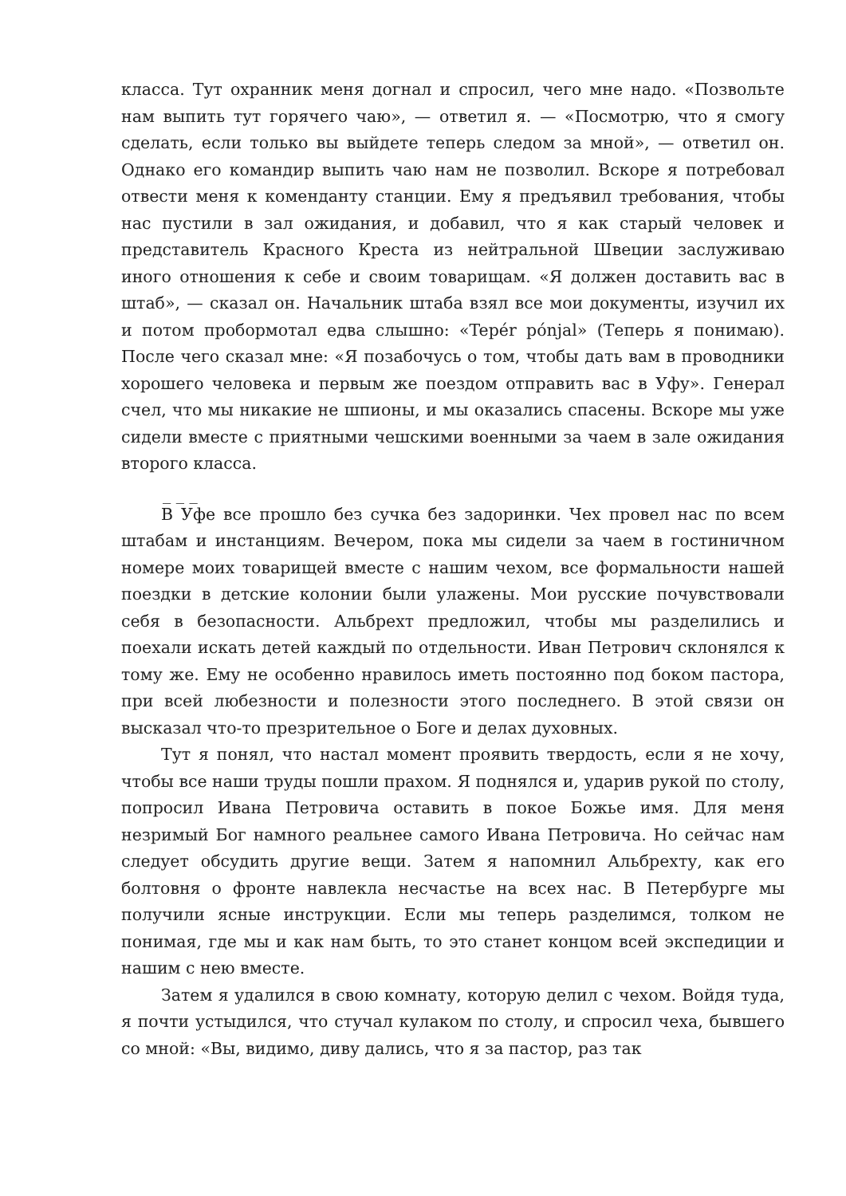класса. Тут охранник меня догнал и спросил, чего мне надо. «Позвольте нам выпить тут горячего чаю», — ответил я. — «Посмотрю, что я смогу сделать, если только вы выйдете теперь следом за мной», — ответил он. Однако его командир выпить чаю нам не позволил. Вскоре я потребовал отвести меня к коменданту станции. Ему я предъявил требования, чтобы нас пустили в зал ожидания, и добавил, что я как старый человек и представитель Красного Креста из нейтральной Швеции заслуживаю иного отношения к себе и своим товарищам. «Я должен доставить вас в штаб», — сказал он. Начальник штаба взял все мои документы, изучил их и потом пробормотал едва слышно: «Tepér pónjal» (Теперь я понимаю). После чего сказал мне: «Я позабочусь о том, чтобы дать вам в проводники хорошего человека и первым же поездом отправить вас в Уфу». Генерал счел, что мы никакие не шпионы, и мы оказались спасены. Вскоре мы уже сидели вместе с приятными чешскими военными за чаем в зале ожидания второго класса.
_ _ _
В Уфе все прошло без сучка без задоринки. Чех провел нас по всем штабам и инстанциям. Вечером, пока мы сидели за чаем в гостиничном номере моих товарищей вместе с нашим чехом, все формальности нашей поездки в детские колонии были улажены. Мои русские почувствовали себя в безопасности. Альбрехт предложил, чтобы мы разделились и поехали искать детей каждый по отдельности. Иван Петрович склонялся к тому же. Ему не особенно нравилось иметь постоянно под боком пастора, при всей любезности и полезности этого последнего. В этой связи он высказал что-то презрительное о Боге и делах духовных.
Тут я понял, что настал момент проявить твердость, если я не хочу, чтобы все наши труды пошли прахом. Я поднялся и, ударив рукой по столу, попросил Ивана Петровича оставить в покое Божье имя. Для меня незримый Бог намного реальнее самого Ивана Петровича. Но сейчас нам следует обсудить другие вещи. Затем я напомнил Альбрехту, как его болтовня о фронте навлекла несчастье на всех нас. В Петербурге мы получили ясные инструкции. Если мы теперь разделимся, толком не понимая, где мы и как нам быть, то это станет концом всей экспедиции и нашим с нею вместе.
Затем я удалился в свою комнату, которую делил с чехом. Войдя туда, я почти устыдился, что стучал кулаком по столу, и спросил чеха, бывшего со мной: «Вы, видимо, диву дались, что я за пастор, раз так